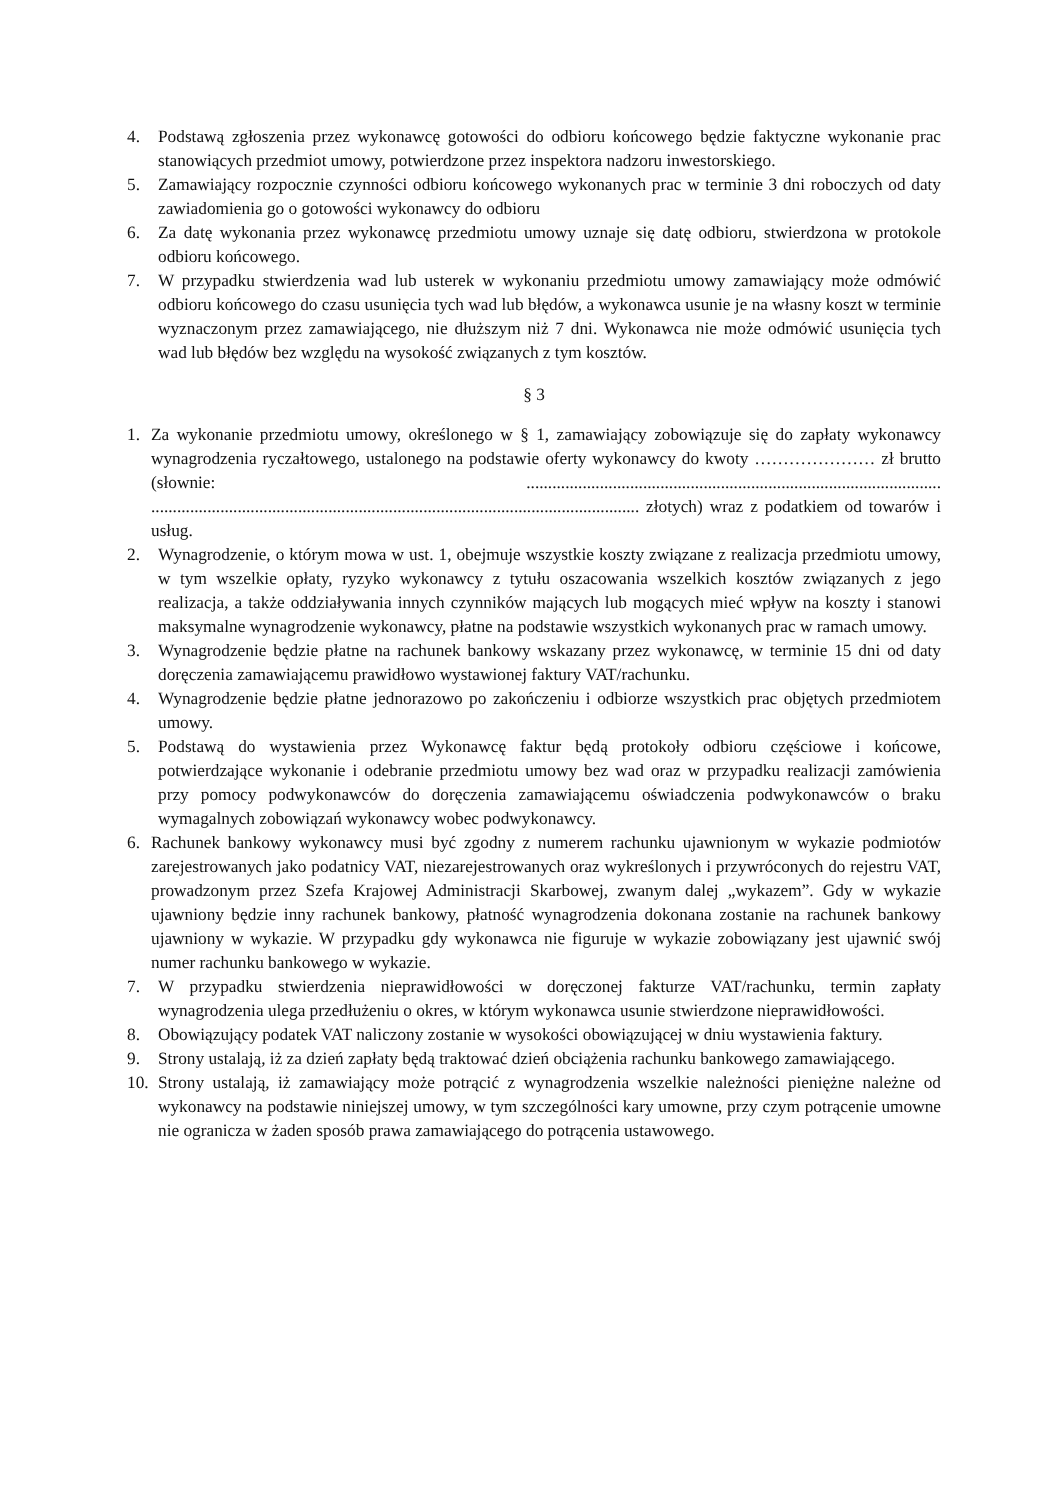4. Podstawą zgłoszenia przez wykonawcę gotowości do odbioru końcowego będzie faktyczne wykonanie prac stanowiących przedmiot umowy, potwierdzone przez inspektora nadzoru inwestorskiego.
5. Zamawiający rozpocznie czynności odbioru końcowego wykonanych prac w terminie 3 dni roboczych od daty zawiadomienia go o gotowości wykonawcy do odbioru
6. Za datę wykonania przez wykonawcę przedmiotu umowy uznaje się datę odbioru, stwierdzona w protokole odbioru końcowego.
7. W przypadku stwierdzenia wad lub usterek w wykonaniu przedmiotu umowy zamawiający może odmówić odbioru końcowego do czasu usunięcia tych wad lub błędów, a wykonawca usunie je na własny koszt w terminie wyznaczonym przez zamawiającego, nie dłuższym niż 7 dni. Wykonawca nie może odmówić usunięcia tych wad lub błędów bez względu na wysokość związanych z tym kosztów.
§ 3
1. Za wykonanie przedmiotu umowy, określonego w § 1, zamawiający zobowiązuje się do zapłaty wykonawcy wynagrodzenia ryczałtowego, ustalonego na podstawie oferty wykonawcy do kwoty ………………… zł brutto (słownie: ................................................................................................ ................................................................................................................. złotych) wraz z podatkiem od towarów i usług.
2. Wynagrodzenie, o którym mowa w ust. 1, obejmuje wszystkie koszty związane z realizacja przedmiotu umowy, w tym wszelkie opłaty, ryzyko wykonawcy z tytułu oszacowania wszelkich kosztów związanych z jego realizacja, a także oddziaływania innych czynników mających lub mogących mieć wpływ na koszty i stanowi maksymalne wynagrodzenie wykonawcy, płatne na podstawie wszystkich wykonanych prac w ramach umowy.
3. Wynagrodzenie będzie płatne na rachunek bankowy wskazany przez wykonawcę, w terminie 15 dni od daty doręczenia zamawiającemu prawidłowo wystawionej faktury VAT/rachunku.
4. Wynagrodzenie będzie płatne jednorazowo po zakończeniu i odbiorze wszystkich prac objętych przedmiotem umowy.
5. Podstawą do wystawienia przez Wykonawcę faktur będą protokoły odbioru częściowe i końcowe, potwierdzające wykonanie i odebranie przedmiotu umowy bez wad oraz w przypadku realizacji zamówienia przy pomocy podwykonawców do doręczenia zamawiającemu oświadczenia podwykonawców o braku wymagalnych zobowiązań wykonawcy wobec podwykonawcy.
6. Rachunek bankowy wykonawcy musi być zgodny z numerem rachunku ujawnionym w wykazie podmiotów zarejestrowanych jako podatnicy VAT, niezarejestrowanych oraz wykreślonych i przywróconych do rejestru VAT, prowadzonym przez Szefa Krajowej Administracji Skarbowej, zwanym dalej „wykazem”. Gdy w wykazie ujawniony będzie inny rachunek bankowy, płatność wynagrodzenia dokonana zostanie na rachunek bankowy ujawniony w wykazie. W przypadku gdy wykonawca nie figuruje w wykazie zobowiązany jest ujawnić swój numer rachunku bankowego w wykazie.
7. W przypadku stwierdzenia nieprawidłowości w doręczonej fakturze VAT/rachunku, termin zapłaty wynagrodzenia ulega przedłużeniu o okres, w którym wykonawca usunie stwierdzone nieprawidłowości.
8. Obowiązujący podatek VAT naliczony zostanie w wysokości obowiązującej w dniu wystawienia faktury.
9. Strony ustalają, iż za dzień zapłaty będą traktować dzień obciążenia rachunku bankowego zamawiającego.
10. Strony ustalają, iż zamawiający może potrącić z wynagrodzenia wszelkie należności pieniężne należne od wykonawcy na podstawie niniejszej umowy, w tym szczególności kary umowne, przy czym potrącenie umowne nie ogranicza w żaden sposób prawa zamawiającego do potrącenia ustawowego.